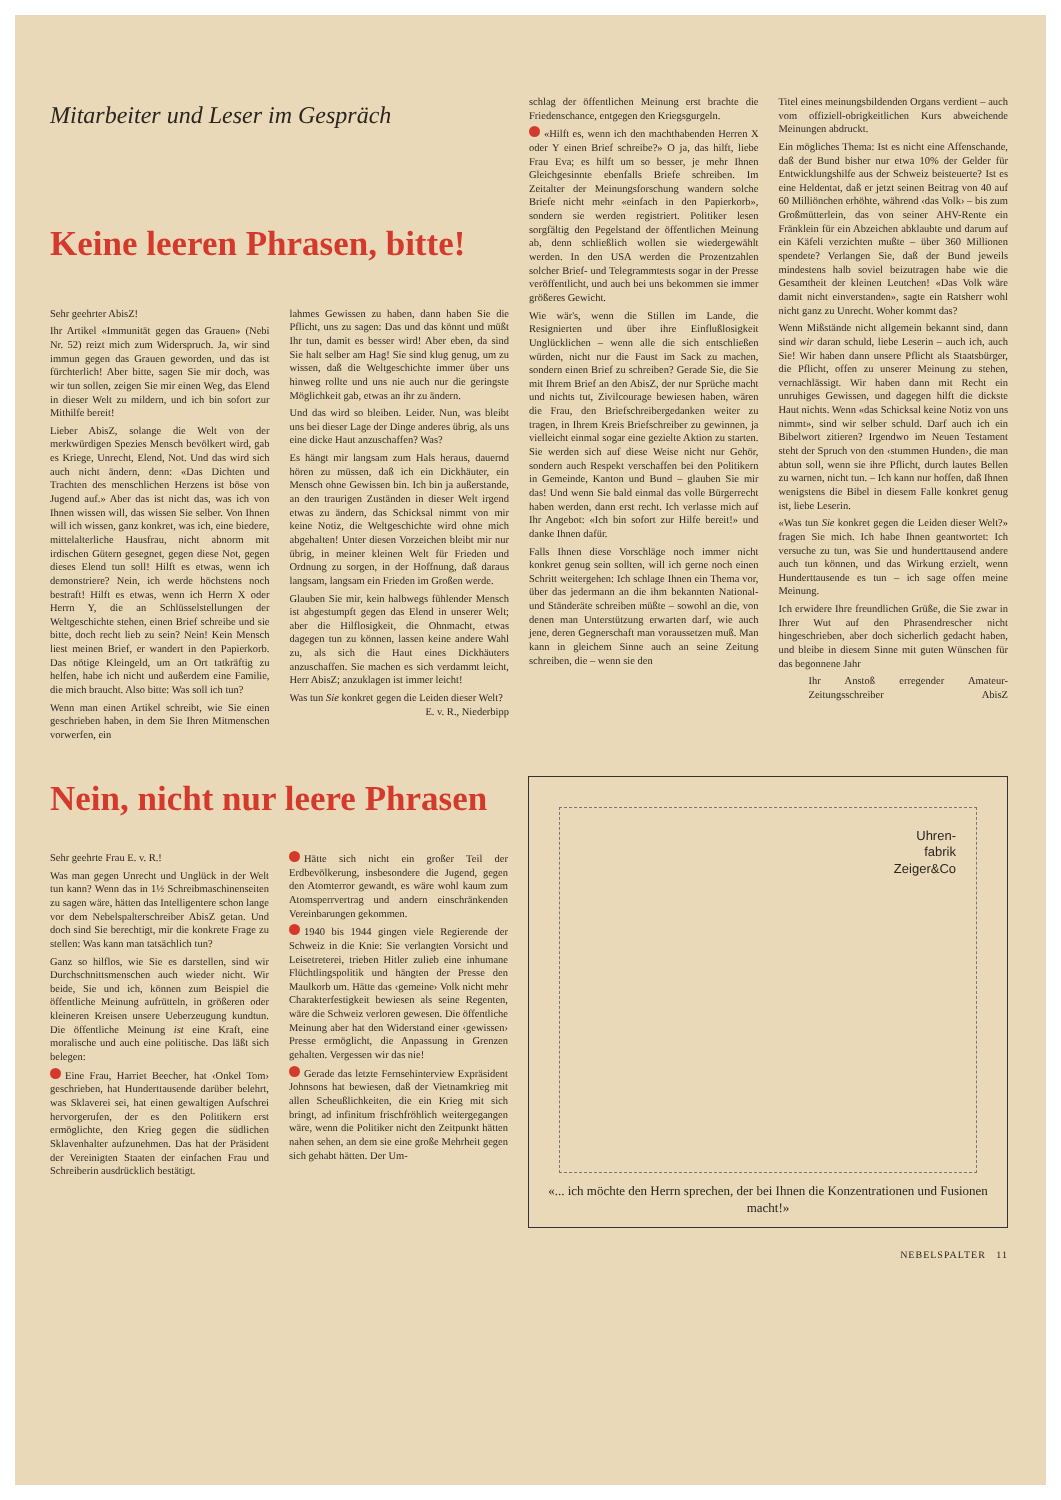Mitarbeiter und Leser im Gespräch
Keine leeren Phrasen, bitte!
Sehr geehrter AbisZ!
Ihr Artikel «Immunität gegen das Grauen» (Nebi Nr. 52) reizt mich zum Widerspruch. Ja, wir sind immun gegen das Grauen geworden, und das ist fürchterlich! Aber bitte, sagen Sie mir doch, was wir tun sollen, zeigen Sie mir einen Weg, das Elend in dieser Welt zu mildern, und ich bin sofort zur Mithilfe bereit!
Lieber AbisZ, solange die Welt von der merkwürdigen Spezies Mensch bevölkert wird, gab es Kriege, Unrecht, Elend, Not. Und das wird sich auch nicht ändern, denn: «Das Dichten und Trachten des menschlichen Herzens ist böse von Jugend auf.» Aber das ist nicht das, was ich von Ihnen wissen will, das wissen Sie selber. Von Ihnen will ich wissen, ganz konkret, was ich, eine biedere, mittelalterliche Hausfrau, nicht abnorm mit irdischen Gütern gesegnet, gegen diese Not, gegen dieses Elend tun soll! Hilft es etwas, wenn ich demonstriere? Nein, ich werde höchstens noch bestraft! Hilft es etwas, wenn ich Herrn X oder Herrn Y, die an Schlüsselstellungen der Weltgeschichte stehen, einen Brief schreibe und sie bitte, doch recht lieb zu sein? Nein! Kein Mensch liest meinen Brief, er wandert in den Papierkorb. Das nötige Kleingeld, um an Ort tatkräftig zu helfen, habe ich nicht und außerdem eine Familie, die mich braucht. Also bitte: Was soll ich tun?
Wenn man einen Artikel schreibt, wie Sie einen geschrieben haben, in dem Sie Ihren Mitmenschen vorwerfen, ein
lahmes Gewissen zu haben, dann haben Sie die Pflicht, uns zu sagen: Das und das könnt und müßt Ihr tun, damit es besser wird! Aber eben, da sind Sie halt selber am Hag! Sie sind klug genug, um zu wissen, daß die Weltgeschichte immer über uns hinweg rollte und uns nie auch nur die geringste Möglichkeit gab, etwas an ihr zu ändern.
Und das wird so bleiben. Leider. Nun, was bleibt uns bei dieser Lage der Dinge anderes übrig, als uns eine dicke Haut anzuschaffen? Was?
Es hängt mir langsam zum Hals heraus, dauernd hören zu müssen, daß ich ein Dickhäuter, ein Mensch ohne Gewissen bin. Ich bin ja außerstande, an den traurigen Zuständen in dieser Welt irgend etwas zu ändern, das Schicksal nimmt von mir keine Notiz, die Weltgeschichte wird ohne mich abgehalten! Unter diesen Vorzeichen bleibt mir nur übrig, in meiner kleinen Welt für Frieden und Ordnung zu sorgen, in der Hoffnung, daß daraus langsam, langsam ein Frieden im Großen werde.
Glauben Sie mir, kein halbwegs fühlender Mensch ist abgestumpft gegen das Elend in unserer Welt; aber die Hilflosigkeit, die Ohnmacht, etwas dagegen tun zu können, lassen keine andere Wahl zu, als sich die Haut eines Dickhäuters anzuschaffen. Sie machen es sich verdammt leicht, Herr AbisZ; anzuklagen ist immer leicht!
Was tun Sie konkret gegen die Leiden dieser Welt? E. v. R., Niederbipp
schlag der öffentlichen Meinung erst brachte die Friedenschance, entgegen den Kriegsgurgeln.
«Hilft es, wenn ich den machthabenden Herren X oder Y einen Brief schreibe?» O ja, das hilft, liebe Frau Eva; es hilft um so besser, je mehr Ihnen Gleichgesinnte ebenfalls Briefe schreiben. Im Zeitalter der Meinungsforschung wandern solche Briefe nicht mehr «einfach in den Papierkorb», sondern sie werden registriert. Politiker lesen sorgfältig den Pegelstand der öffentlichen Meinung ab, denn schließlich wollen sie wiedergewählt werden. In den USA werden die Prozentzahlen solcher Brief- und Telegrammtests sogar in der Presse veröffentlicht, und auch bei uns bekommen sie immer größeres Gewicht.
Wie wär's, wenn die Stillen im Lande, die Resignierten und über ihre Einflußlosigkeit Unglücklichen – wenn alle die sich entschließen würden, nicht nur die Faust im Sack zu machen, sondern einen Brief zu schreiben? Gerade Sie, die Sie mit Ihrem Brief an den AbisZ, der nur Sprüche macht und nichts tut, Zivilcourage bewiesen haben, wären die Frau, den Briefschreibergedanken weiter zu tragen, in Ihrem Kreis Briefschreiber zu gewinnen, ja vielleicht einmal sogar eine gezielte Aktion zu starten. Sie werden sich auf diese Weise nicht nur Gehör, sondern auch Respekt verschaffen bei den Politikern in Gemeinde, Kanton und Bund – glauben Sie mir das! Und wenn Sie bald einmal das volle Bürgerrecht haben werden, dann erst recht. Ich verlasse mich auf Ihr Angebot: «Ich bin sofort zur Hilfe bereit!» und danke Ihnen dafür.
Falls Ihnen diese Vorschläge noch immer nicht konkret genug sein sollten, will ich gerne noch einen Schritt weitergehen: Ich schlage Ihnen ein Thema vor, über das jedermann an die ihm bekannten National- und Ständeräte schreiben müßte – sowohl an die, von denen man Unterstützung erwarten darf, wie auch jene, deren Gegnerschaft man voraussetzen muß. Man kann in gleichem Sinne auch an seine Zeitung schreiben, die – wenn sie den
Titel eines meinungsbildenden Organs verdient – auch vom offiziell-obrigkeitlichen Kurs abweichende Meinungen abdruckt.
Ein mögliches Thema: Ist es nicht eine Affenschande, daß der Bund bisher nur etwa 10% der Gelder für Entwicklungshilfe aus der Schweiz beisteuerte? Ist es eine Heldentat, daß er jetzt seinen Beitrag von 40 auf 60 Milliönchen erhöhte, während ‹das Volk› – bis zum Großmütterlein, das von seiner AHV-Rente ein Fränklein für ein Abzeichen abklaubte und darum auf ein Käfeli verzichten mußte – über 360 Millionen spendete? Verlangen Sie, daß der Bund jeweils mindestens halb soviel beizutragen habe wie die Gesamtheit der kleinen Leutchen! «Das Volk wäre damit nicht einverstanden», sagte ein Ratsherr wohl nicht ganz zu Unrecht. Woher kommt das?
Wenn Mißstände nicht allgemein bekannt sind, dann sind wir daran schuld, liebe Leserin – auch ich, auch Sie! Wir haben dann unsere Pflicht als Staatsbürger, die Pflicht, offen zu unserer Meinung zu stehen, vernachlässigt. Wir haben dann mit Recht ein unruhiges Gewissen, und dagegen hilft die dickste Haut nichts. Wenn «das Schicksal keine Notiz von uns nimmt», sind wir selber schuld. Darf auch ich ein Bibelwort zitieren? Irgendwo im Neuen Testament steht der Spruch von den ‹stummen Hunden›, die man abtun soll, wenn sie ihre Pflicht, durch lautes Bellen zu warnen, nicht tun. – Ich kann nur hoffen, daß Ihnen wenigstens die Bibel in diesem Falle konkret genug ist, liebe Leserin.
«Was tun Sie konkret gegen die Leiden dieser Welt?» fragen Sie mich. Ich habe Ihnen geantwortet: Ich versuche zu tun, was Sie und hunderttausend andere auch tun können, und das Wirkung erzielt, wenn Hunderttausende es tun – ich sage offen meine Meinung.
Ich erwidere Ihre freundlichen Grüße, die Sie zwar in Ihrer Wut auf den Phrasendrescher nicht hingeschrieben, aber doch sicherlich gedacht haben, und bleibe in diesem Sinne mit guten Wünschen für das begonnene Jahr
Ihr Anstoß erregender Amateur-Zeitungsschreiber AbisZ
Nein, nicht nur leere Phrasen
Sehr geehrte Frau E. v. R.!
Was man gegen Unrecht und Unglück in der Welt tun kann? Wenn das in 1½ Schreibmaschinenseiten zu sagen wäre, hätten das Intelligentere schon lange vor dem Nebelspalterschreiber AbisZ getan. Und doch sind Sie berechtigt, mir die konkrete Frage zu stellen: Was kann man tatsächlich tun?
Ganz so hilflos, wie Sie es darstellen, sind wir Durchschnittsmenschen auch wieder nicht. Wir beide, Sie und ich, können zum Beispiel die öffentliche Meinung aufrütteln, in größeren oder kleineren Kreisen unsere Ueberzeugung kundtun. Die öffentliche Meinung ist eine Kraft, eine moralische und auch eine politische. Das läßt sich belegen:
Eine Frau, Harriet Beecher, hat ‹Onkel Tom› geschrieben, hat Hunderttausende darüber belehrt, was Sklaverei sei, hat einen gewaltigen Aufschrei hervorgerufen, der es den Politikern erst ermöglichte, den Krieg gegen die südlichen Sklavenhalter aufzunehmen. Das hat der Präsident der Vereinigten Staaten der einfachen Frau und Schreiberin ausdrücklich bestätigt.
Hätte sich nicht ein großer Teil der Erdbevölkerung, insbesondere die Jugend, gegen den Atomterror gewandt, es wäre wohl kaum zum Atomsperrvertrag und andern einschränkenden Vereinbarungen gekommen.
1940 bis 1944 gingen viele Regierende der Schweiz in die Knie: Sie verlangten Vorsicht und Leisetreterei, trieben Hitler zulieb eine inhumane Flüchtlingspolitik und hängten der Presse den Maulkorb um. Hätte das ‹gemeine› Volk nicht mehr Charakterfestigkeit bewiesen als seine Regenten, wäre die Schweiz verloren gewesen. Die öffentliche Meinung aber hat den Widerstand einer ‹gewissen› Presse ermöglicht, die Anpassung in Grenzen gehalten. Vergessen wir das nie!
Gerade das letzte Fernsehinterview Expräsident Johnsons hat bewiesen, daß der Vietnamkrieg mit allen Scheußlichkeiten, die ein Krieg mit sich bringt, ad infinitum frischfröhlich weitergegangen wäre, wenn die Politiker nicht den Zeitpunkt hätten nahen sehen, an dem sie eine große Mehrheit gegen sich gehabt hätten. Der Um-
Uhren-
fabrik
Zeiger&Co
«... ich möchte den Herrn sprechen, der bei Ihnen die Konzentrationen und Fusionen macht!»
NEBELSPALTER 11